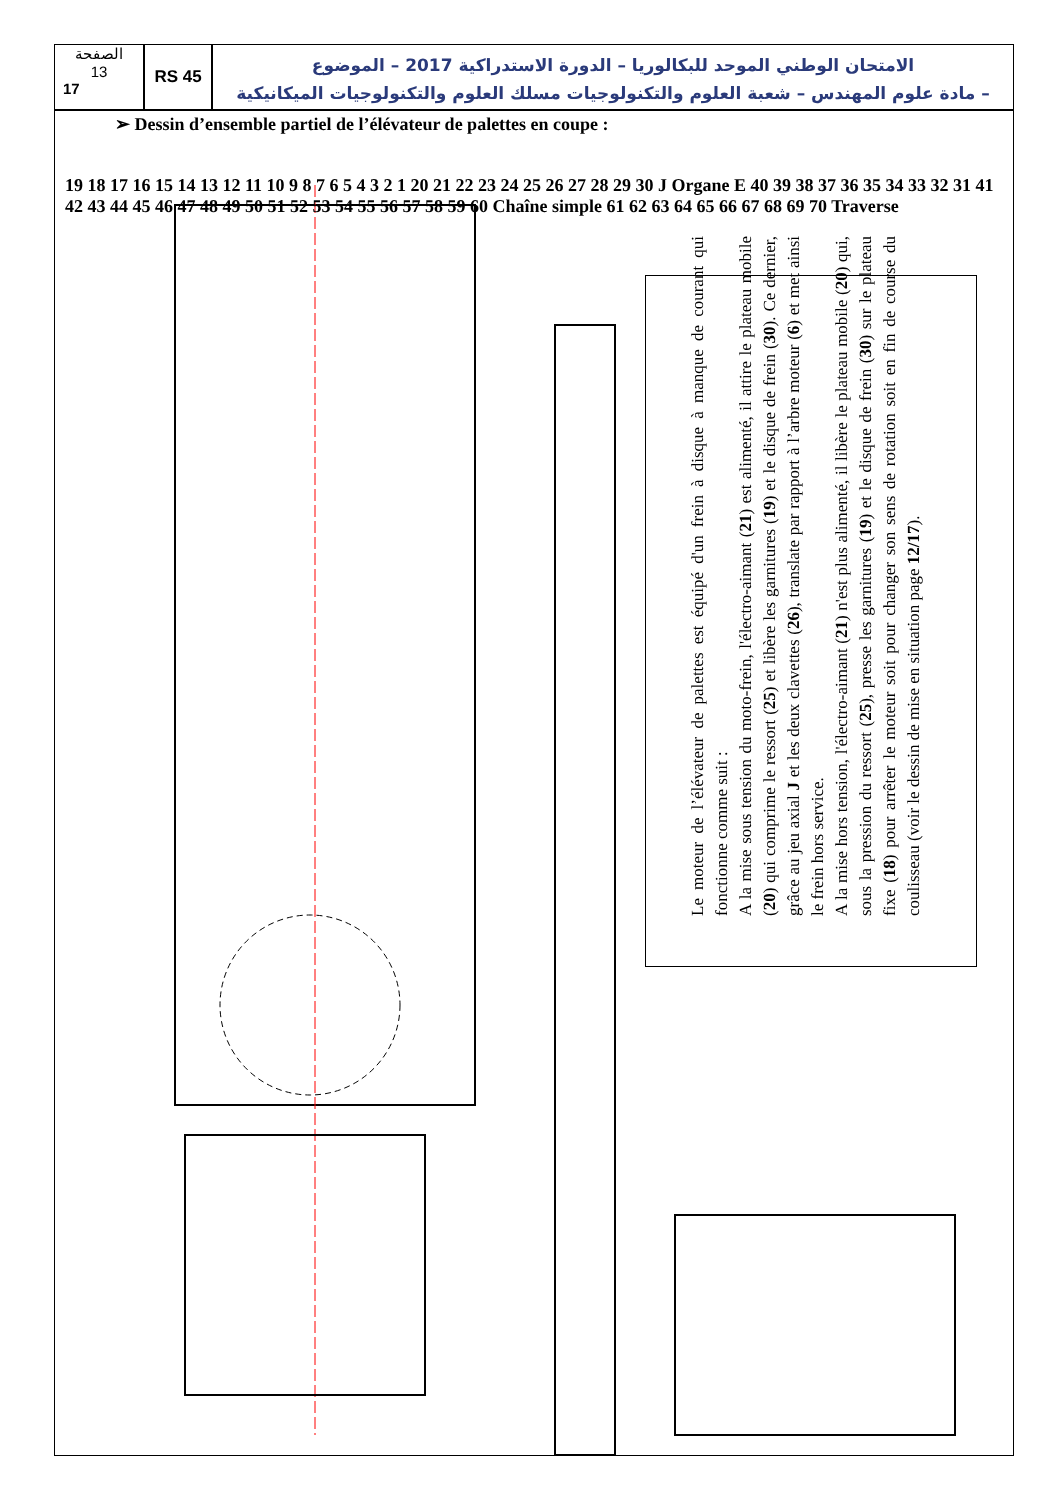الصفحة
13
17
RS 45
الامتحان الوطني الموحد للبكالوريا – الدورة الاستدراكية 2017 – الموضوع
– مادة علوم المهندس – شعبة العلوم والتكنولوجيات مسلك العلوم والتكنولوجيات الميكانيكية
➢ Dessin d’ensemble partiel de l’élévateur de palettes en coupe :
19 18 17 16 15 14 13 12 11 10 9 8 7 6 5 4 3 2 1 20 21 22 23 24 25 26 27 28 29 30 J Organe E 40 39 38 37 36 35 34 33 32 31 41 42 43 44 45 46 47 48 49 50 51 52 53 54 55 56 57 58 59 60 Chaîne simple 61 62 63 64 65 66 67 68 69 70 Traverse
Le moteur de l’élévateur de palettes est équipé d'un frein à disque à manque de courant qui fonctionne comme suit :
A la mise sous tension du moto-frein, l'électro-aimant (21) est alimenté, il attire le plateau mobile (20) qui comprime le ressort (25) et libère les garnitures (19) et le disque de frein (30). Ce dernier, grâce au jeu axial J et les deux clavettes (26), translate par rapport à l’arbre moteur (6) et met ainsi le frein hors service.
A la mise hors tension, l'électro-aimant (21) n'est plus alimenté, il libère le plateau mobile (20) qui, sous la pression du ressort (25), presse les garnitures (19) et le disque de frein (30) sur le plateau fixe (18) pour arrêter le moteur soit pour changer son sens de rotation soit en fin de course du coulisseau (voir le dessin de mise en situation page 12/17).